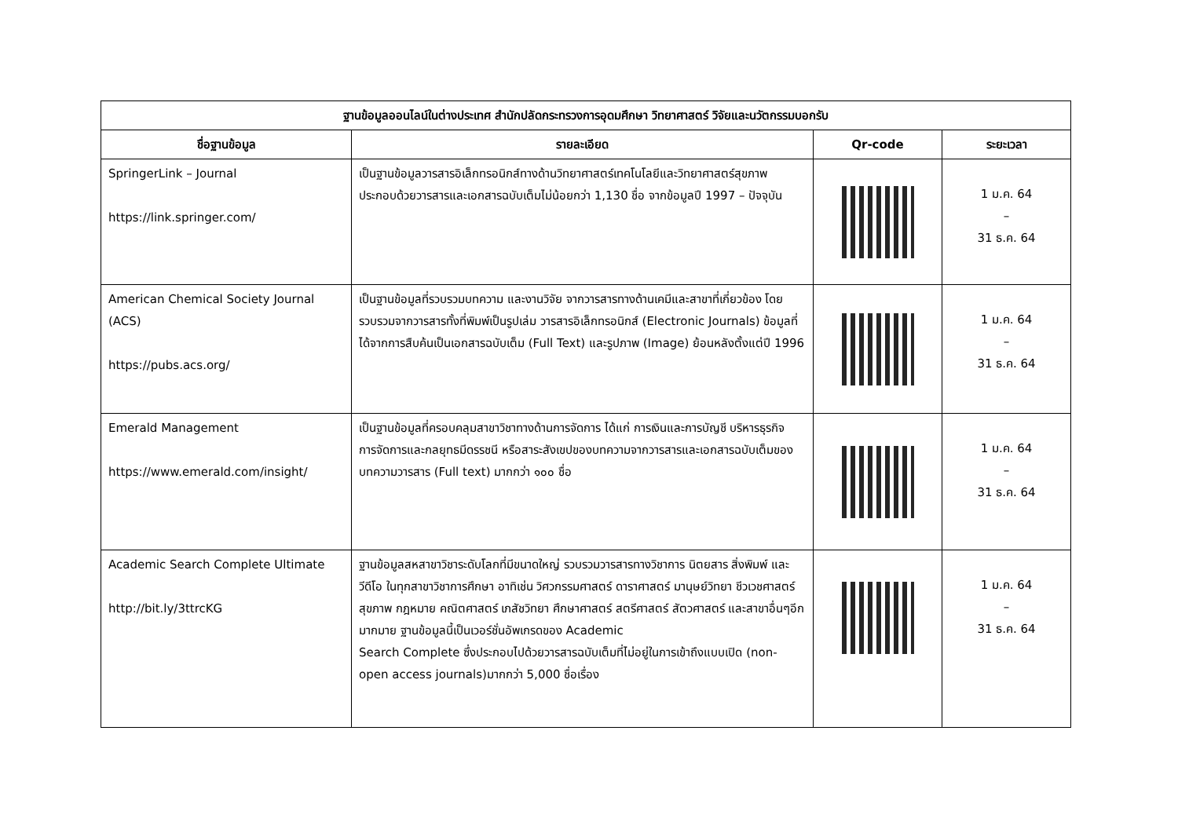| ฐานข้อมูลออนไลน์ในต่างประเทศ สำนักปลัดกระทรวงการอุดมศึกษา วิทยาศาสตร์ วิจัยและนวัตกรรมบอกรับ | | | |
| --- | --- | --- | --- |
| ชื่อฐานข้อมูล | รายละเอียด | Qr-code | ระยะเวลา |
| SpringerLink – Journal https://link.springer.com/ | เป็นฐานข้อมูลวารสารอิเล็กทรอนิกส์ทางด้านวิทยาศาสตร์เทคโนโลยีและวิทยาศาสตร์สุขภาพ ประกอบด้วยวารสารและเอกสารฉบับเต็มไม่น้อยกว่า 1,130 ชื่อ จากข้อมูลปี 1997 – ปัจจุบัน | | 1 ม.ค. 64 – 31 ธ.ค. 64 |
| American Chemical Society Journal (ACS) https://pubs.acs.org/ | เป็นฐานข้อมูลที่รวบรวมบทความ และงานวิจัย จากวารสารทางด้านเคมีและสาขาที่เกี่ยวข้อง โดยรวบรวมจากวารสารทั้งที่พิมพ์เป็นรูปเล่ม วารสารอิเล็กทรอนิกส์ (Electronic Journals) ข้อมูลที่ได้จากการสืบค้นเป็นเอกสารฉบับเต็ม (Full Text) และรูปภาพ (Image) ย้อนหลังตั้งแต่ปี 1996 | | 1 ม.ค. 64 – 31 ธ.ค. 64 |
| Emerald Management https://www.emerald.com/insight/ | เป็นฐานข้อมูลที่ครอบคลุมสาขาวิชาทางด้านการจัดการ ได้แก่ การเงินและการบัญชี บริหารธุรกิจ การจัดการและกลยุทธมีดรรชนี หรือสาระสังเขปของบทความจากวารสารและเอกสารฉบับเต็มของบทความวารสาร (Full text) มากกว่า ๑๐๐ ชื่อ | | 1 ม.ค. 64 – 31 ธ.ค. 64 |
| Academic Search Complete Ultimate http://bit.ly/3ttrcKG | ฐานข้อมูลสหสาขาวิชาระดับโลกที่มีขนาดใหญ่ รวบรวมวารสารทางวิชาการ นิตยสาร สิ่งพิมพ์ และวีดีโอ ในทุกสาขาวิชาการศึกษา อาทิเช่น วิศวกรรมศาสตร์ ดาราศาสตร์ มานุษย์วิทยา ชีวเวชศาสตร์ สุขภาพ กฎหมาย คณิตศาสตร์ เภสัชวิทยา ศึกษาศาสตร์ สตรีศาสตร์ สัตวศาสตร์ และสาขาอื่นๆอีกมากมาย ฐานข้อมูลนี้เป็นเวอร์ชั่นอัพเกรดของ Academic Search Complete ซึ่งประกอบไปด้วยวารสารฉบับเต็มที่ไม่อยู่ในการเข้าถึงแบบเปิด (non-open access journals)มากกว่า 5,000 ชื่อเรื่อง | | 1 ม.ค. 64 – 31 ธ.ค. 64 |